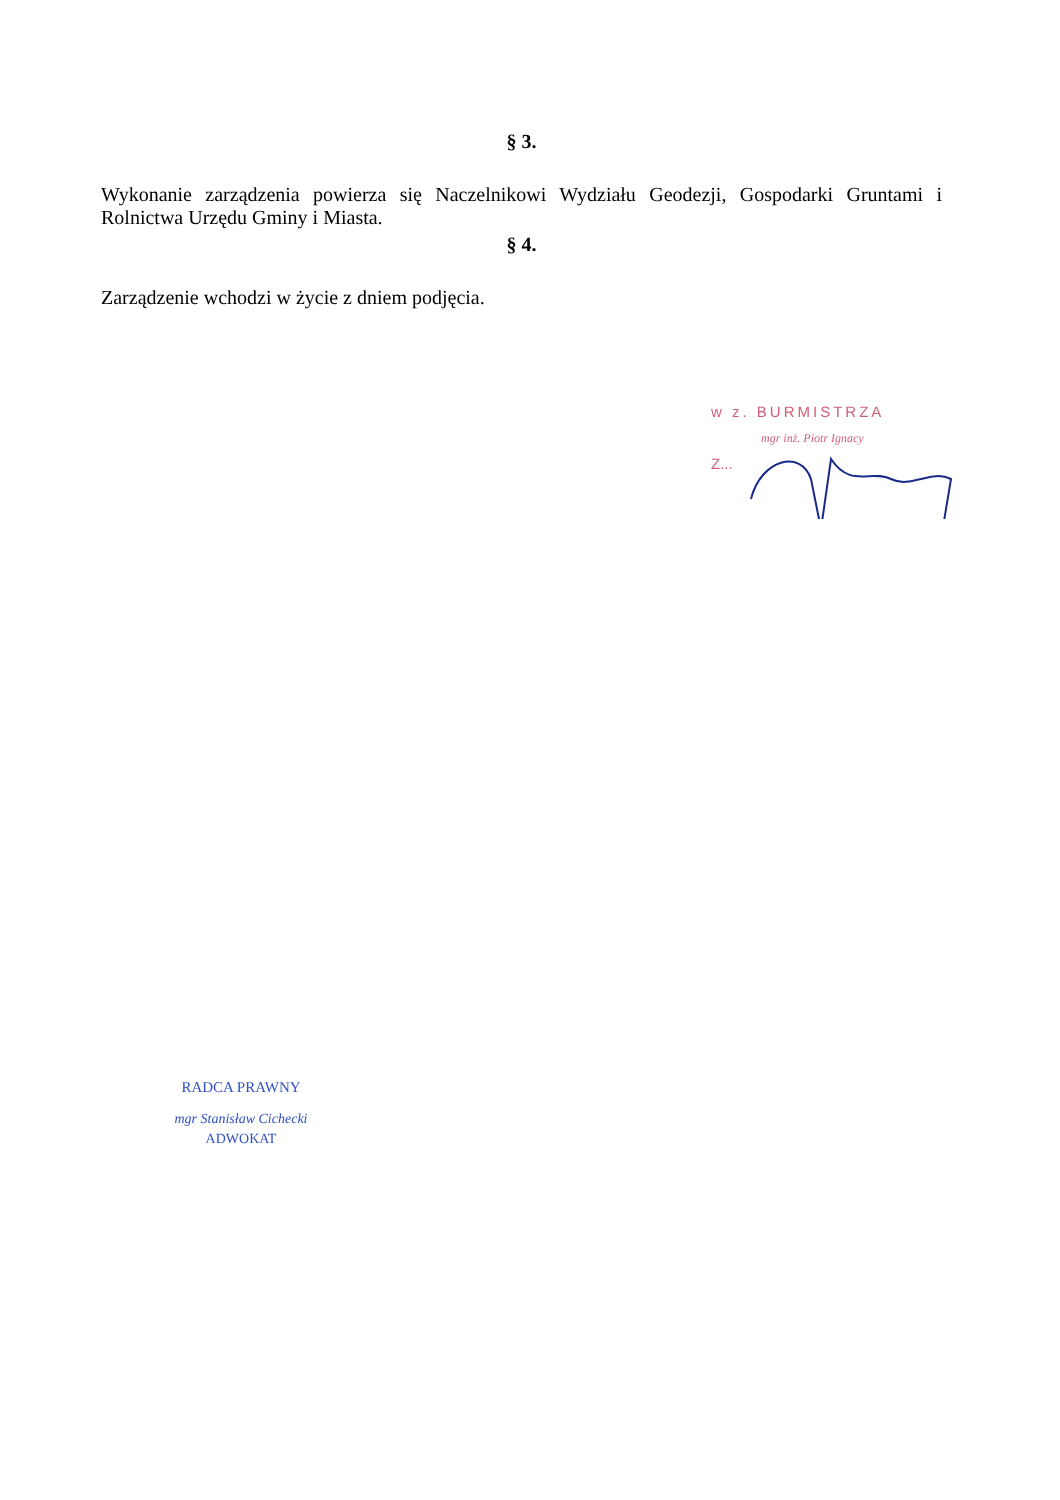§ 3.
Wykonanie zarządzenia powierza się Naczelnikowi Wydziału Geodezji, Gospodarki Gruntami i Rolnictwa Urzędu Gminy i Miasta.
§ 4.
Zarządzenie wchodzi w życie z dniem podjęcia.
w z. BURMISTRZA
mgr inż. Piotr Ignacy
Z...
RADCA PRAWNY
mgr Stanisław Cichecki
ADWOKAT